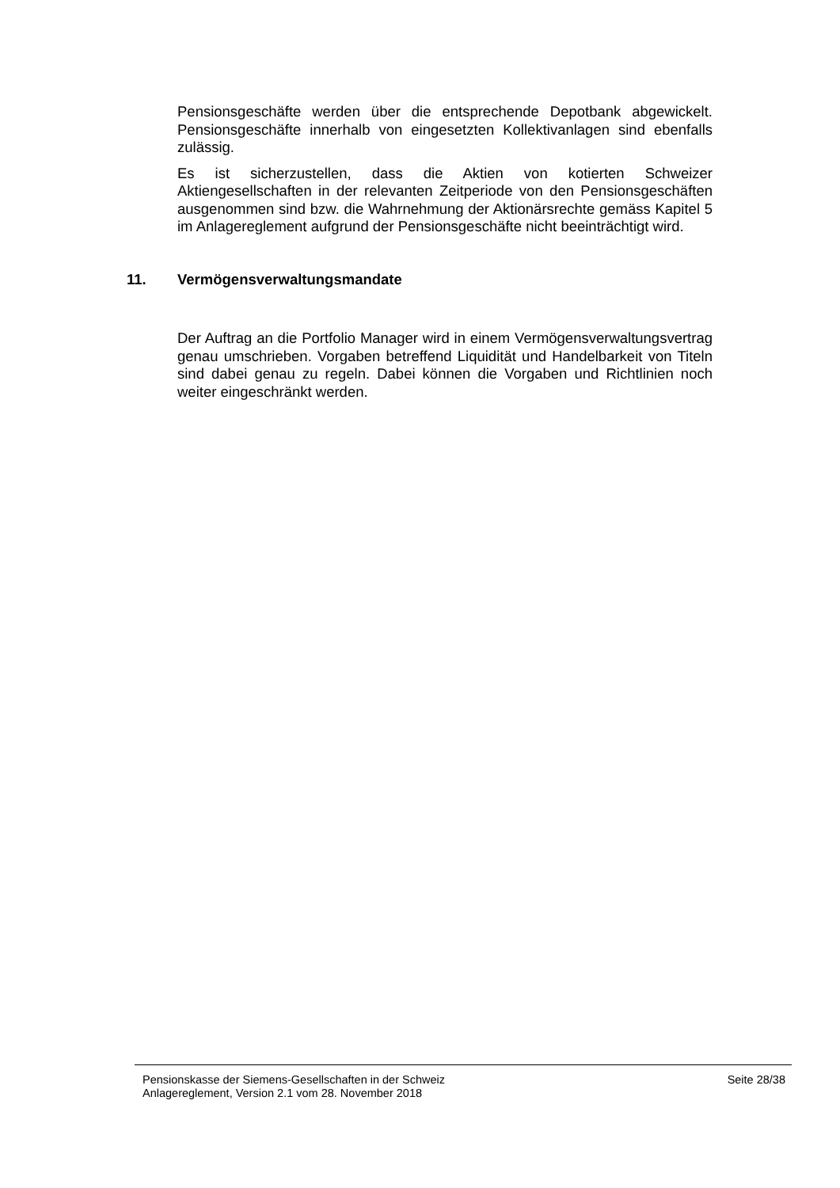Pensionsgeschäfte werden über die entsprechende Depotbank abgewickelt. Pensionsgeschäfte innerhalb von eingesetzten Kollektivanlagen sind ebenfalls zulässig.
Es ist sicherzustellen, dass die Aktien von kotierten Schweizer Aktiengesellschaften in der relevanten Zeitperiode von den Pensionsgeschäften ausgenommen sind bzw. die Wahrnehmung der Aktionärsrechte gemäss Kapitel 5 im Anlagereglement aufgrund der Pensionsgeschäfte nicht beeinträchtigt wird.
11. Vermögensverwaltungsmandate
Der Auftrag an die Portfolio Manager wird in einem Vermögensverwaltungsvertrag genau umschrieben. Vorgaben betreffend Liquidität und Handelbarkeit von Titeln sind dabei genau zu regeln. Dabei können die Vorgaben und Richtlinien noch weiter eingeschränkt werden.
Pensionskasse der Siemens-Gesellschaften in der Schweiz
Anlagereglement, Version 2.1 vom 28. November 2018
Seite 28/38